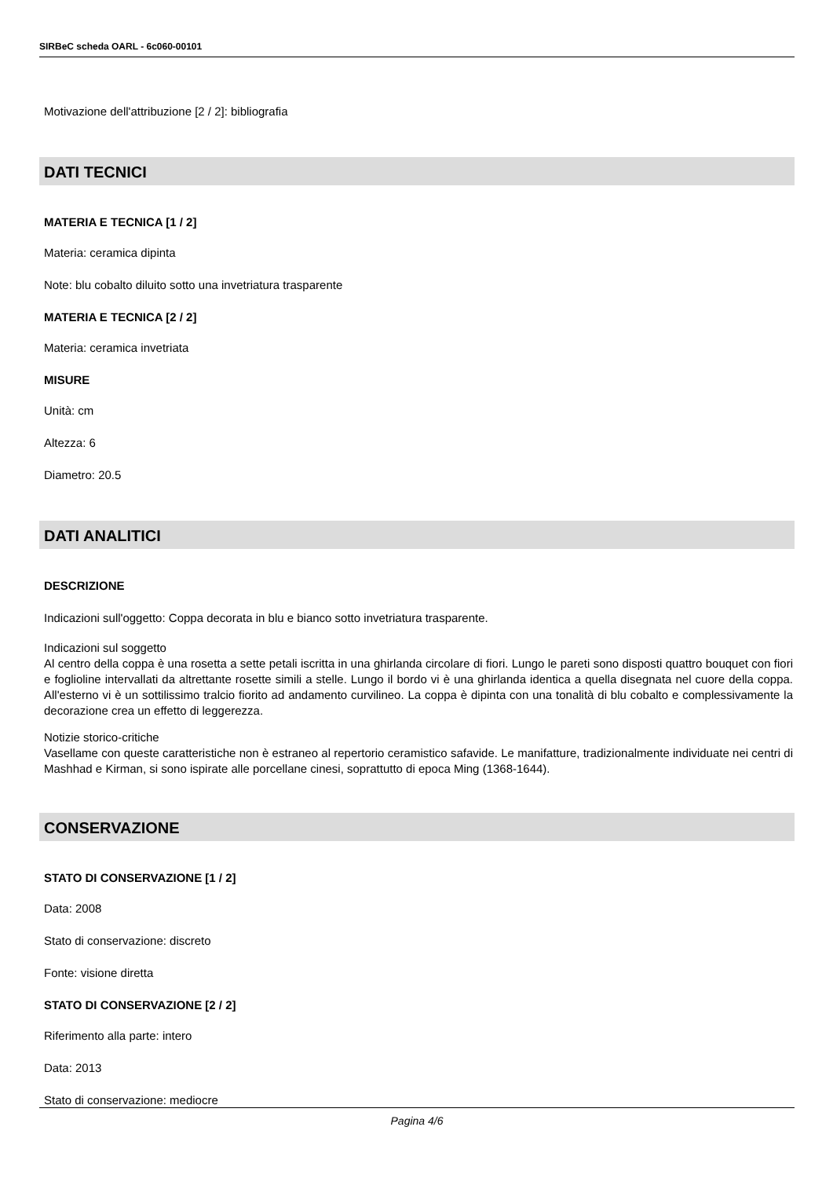SIRBeC scheda OARL - 6c060-00101
Motivazione dell'attribuzione [2 / 2]: bibliografia
DATI TECNICI
MATERIA E TECNICA [1 / 2]
Materia: ceramica dipinta
Note: blu cobalto diluito sotto una invetriatura trasparente
MATERIA E TECNICA [2 / 2]
Materia: ceramica invetriata
MISURE
Unità: cm
Altezza: 6
Diametro: 20.5
DATI ANALITICI
DESCRIZIONE
Indicazioni sull'oggetto: Coppa decorata in blu e bianco sotto invetriatura trasparente.
Indicazioni sul soggetto
Al centro della coppa è una rosetta a sette petali iscritta in una ghirlanda circolare di fiori. Lungo le pareti sono disposti quattro bouquet con fiori e foglioline intervallati da altrettante rosette simili a stelle. Lungo il bordo vi è una ghirlanda identica a quella disegnata nel cuore della coppa. All'esterno vi è un sottilissimo tralcio fiorito ad andamento curvilineo. La coppa è dipinta con una tonalità di blu cobalto e complessivamente la decorazione crea un effetto di leggerezza.
Notizie storico-critiche
Vasellame con queste caratteristiche non è estraneo al repertorio ceramistico safavide. Le manifatture, tradizionalmente individuate nei centri di Mashhad e Kirman, si sono ispirate alle porcellane cinesi, soprattutto di epoca Ming (1368-1644).
CONSERVAZIONE
STATO DI CONSERVAZIONE [1 / 2]
Data: 2008
Stato di conservazione: discreto
Fonte: visione diretta
STATO DI CONSERVAZIONE [2 / 2]
Riferimento alla parte: intero
Data: 2013
Stato di conservazione: mediocre
Pagina 4/6